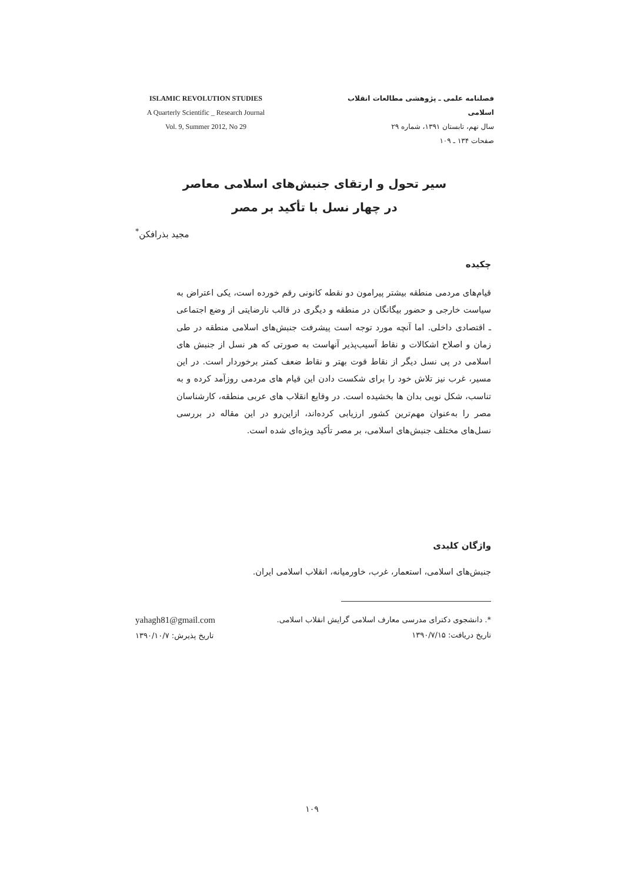ISLAMIC REVOLUTION STUDIES
A Quarterly Scientific _ Research Journal
Vol. 9, Summer 2012, No 29
فصلنامه علمی ـ پژوهشی مطالعات انقلاب اسلامی
سال نهم، تابستان ۱۳۹۱، شماره ۲۹
صفحات ۱۳۴ ـ ۱۰۹
سیر تحول و ارتقای جنبش‌های اسلامی معاصر
در چهار نسل با تأکید بر مصر
مجید بذرافکن<sup>*</sup>
چکیده
قیام‌های مردمی منطقه بیشتر پیرامون دو نقطه کانونی رقم خورده است، یکی اعتراض به سیاست خارجی و حضور بیگانگان در منطقه و دیگری در قالب نارضایتی از وضع اجتماعی ـ اقتصادی داخلی. اما آنچه مورد توجه است پیشرفت جنبش‌های اسلامی منطقه در طی زمان و اصلاح اشکالات و نقاط آسیب‌پذیر آنهاست به صورتی که هر نسل از جنبش های اسلامی در پی نسل دیگر از نقاط قوت بهتر و نقاط ضعف کمتر برخوردار است. در این مسیر، غرب نیز تلاش خود را برای شکست دادن این قیام های مردمی روزآمد کرده و به تناسب، شکل نویی بدان ها بخشیده است. در وقایع انقلاب های عربی منطقه، کارشناسان مصر را به‌عنوان مهم‌ترین کشور ارزیابی کرده‌اند، ازاین‌رو در این مقاله در بررسی نسل‌های مختلف جنبش‌های اسلامی، بر مصر تأکید ویژه‌ای شده است.
واژگان کلیدی
جنبش‌های اسلامی، استعمار، غرب، خاورمیانه، انقلاب اسلامی ایران.
*. دانشجوی دکترای مدرسی معارف اسلامی گرایش انقلاب اسلامی.
تاریخ دریافت: ۱۳۹۰/۷/۱۵
yahagh81@gmail.com
تاریخ پذیرش: ۱۳۹۰/۱۰/۷
۱۰۹